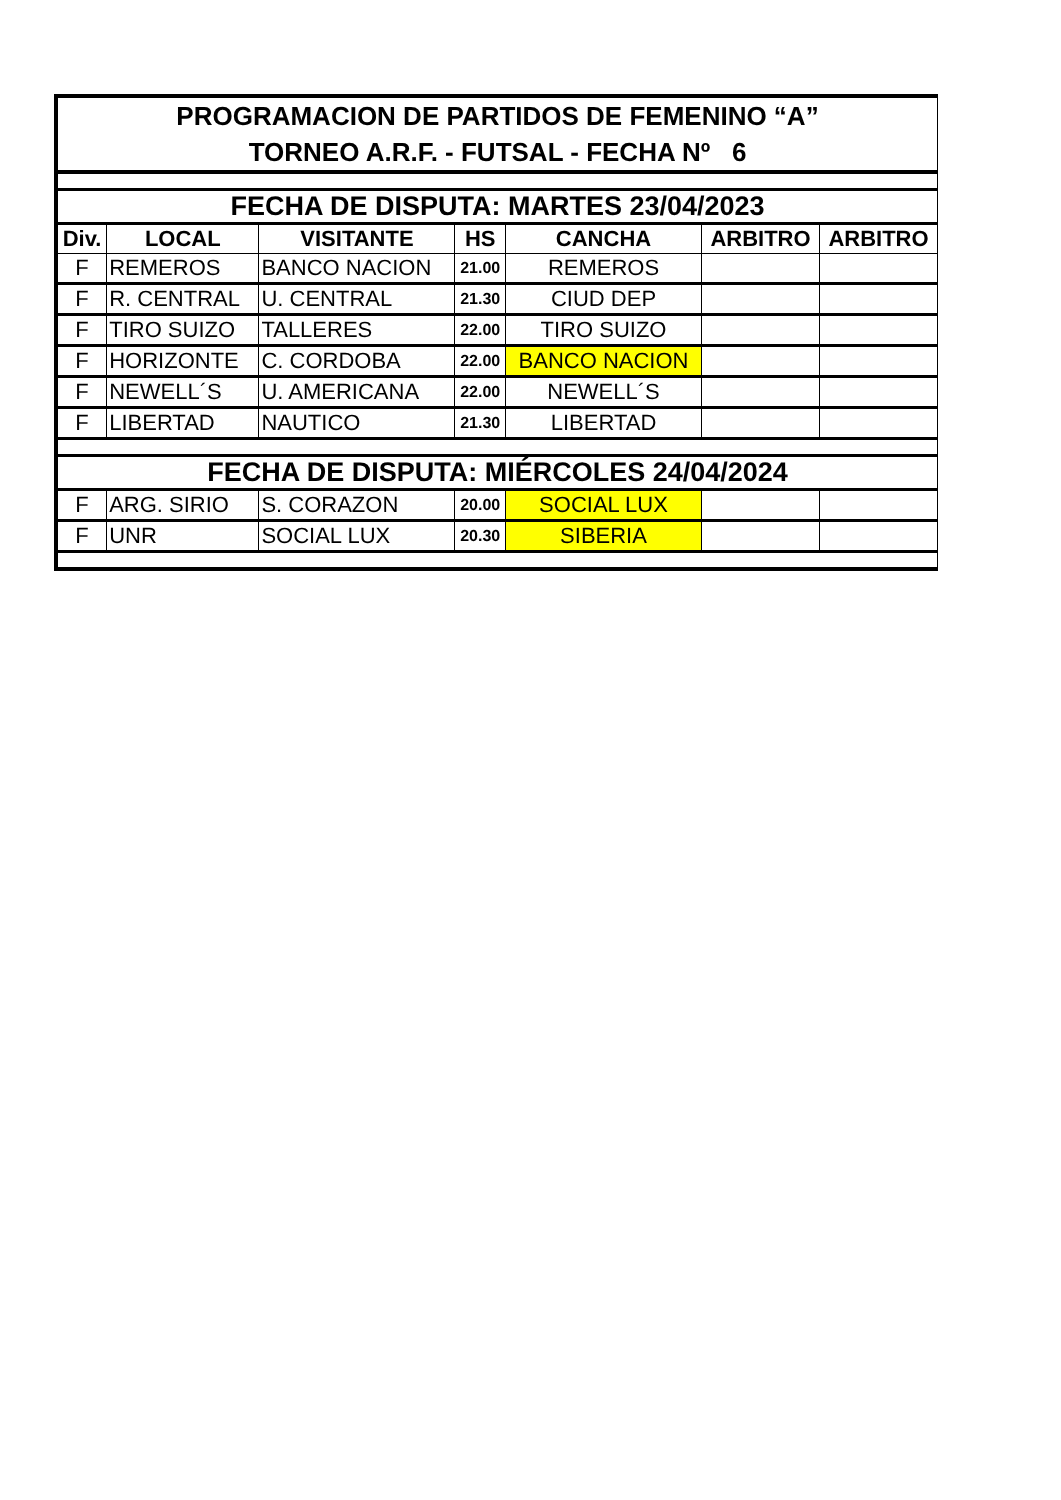| PROGRAMACION DE PARTIDOS DE FEMENINO “A” TORNEO A.R.F. - FUTSAL - FECHA Nº 6 | | | | | | |
| FECHA DE DISPUTA: MARTES 23/04/2023 | | | | | | |
| Div. | LOCAL | VISITANTE | HS | CANCHA | ARBITRO | ARBITRO |
| F | REMEROS | BANCO NACION | 21.00 | REMEROS | | |
| F | R. CENTRAL | U. CENTRAL | 21.30 | CIUD DEP | | |
| F | TIRO SUIZO | TALLERES | 22.00 | TIRO SUIZO | | |
| F | HORIZONTE | C. CORDOBA | 22.00 | BANCO NACION | | |
| F | NEWELL´S | U. AMERICANA | 22.00 | NEWELL´S | | |
| F | LIBERTAD | NAUTICO | 21.30 | LIBERTAD | | |
| FECHA DE DISPUTA: MIÉRCOLES 24/04/2024 | | | | | | |
| F | ARG. SIRIO | S. CORAZON | 20.00 | SOCIAL LUX | | |
| F | UNR | SOCIAL LUX | 20.30 | SIBERIA | | |